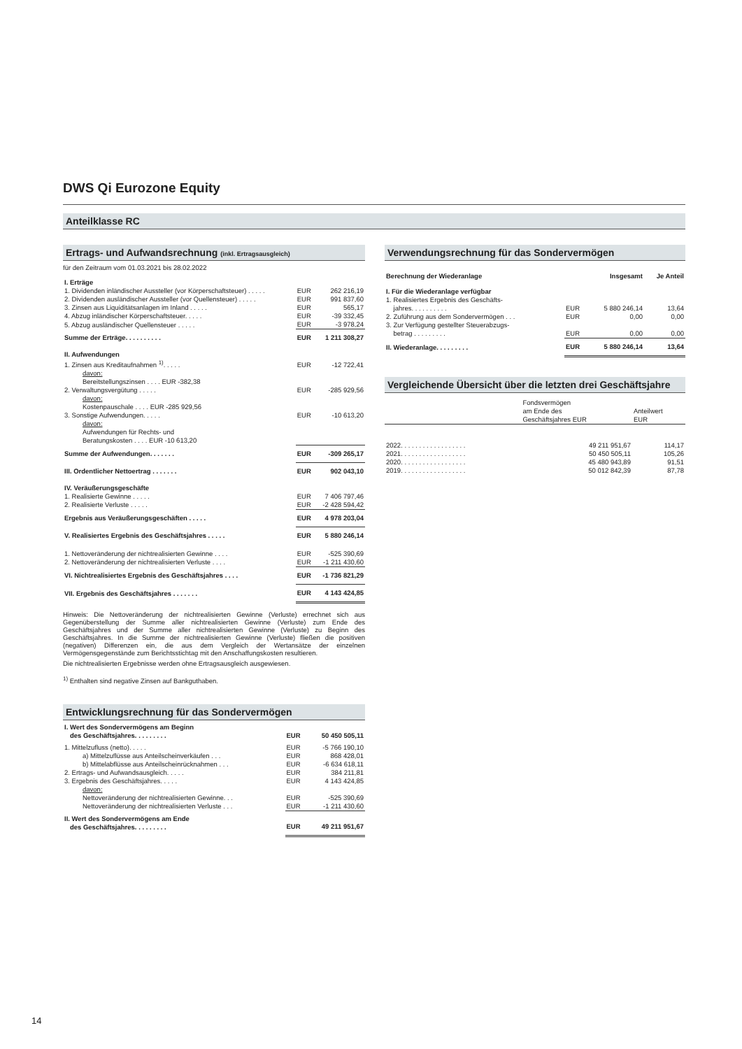DWS Qi Eurozone Equity
Anteilklasse RC
Ertrags- und Aufwandsrechnung (inkl. Ertragsausgleich)
für den Zeitraum vom 01.03.2021 bis 28.02.2022
| I. Erträge | | |
| 1. Dividenden inländischer Aussteller (vor Körperschaftsteuer) . . . . . | EUR | 262 216,19 |
| 2. Dividenden ausländischer Aussteller (vor Quellensteuer) . . . . . | EUR | 991 837,60 |
| 3. Zinsen aus Liquiditätsanlagen im Inland . . . . . | EUR | 565,17 |
| 4. Abzug inländischer Körperschaftsteuer. . . . . | EUR | -39 332,45 |
| 5. Abzug ausländischer Quellensteuer . . . . . | EUR | -3 978,24 |
| Summe der Erträge. . . . . . . . . . | EUR | 1 211 308,27 |
| II. Aufwendungen | | |
| 1. Zinsen aus Kreditaufnahmen <sup>1)</sup>. . . . . | EUR | -12 722,41 |
| davon: Bereitstellungszinsen . . . . EUR -382,38 | | |
| 2. Verwaltungsvergütung . . . . . | EUR | -285 929,56 |
| davon: Kostenpauschale . . . . EUR -285 929,56 | | |
| 3. Sonstige Aufwendungen. . . . . | EUR | -10 613,20 |
| davon: Aufwendungen für Rechts- und Beratungskosten . . . . EUR -10 613,20 | | |
| Summe der Aufwendungen. . . . . . . | EUR | -309 265,17 |
| III. Ordentlicher Nettoertrag . . . . . . . | EUR | 902 043,10 |
| IV. Veräußerungsgeschäfte | | |
| 1. Realisierte Gewinne . . . . . | EUR | 7 406 797,46 |
| 2. Realisierte Verluste . . . . . | EUR | -2 428 594,42 |
| Ergebnis aus Veräußerungsgeschäften . . . . . | EUR | 4 978 203,04 |
| V. Realisiertes Ergebnis des Geschäftsjahres . . . . . | EUR | 5 880 246,14 |
| 1. Nettoveränderung der nichtrealisierten Gewinne . . . . | EUR | -525 390,69 |
| 2. Nettoveränderung der nichtrealisierten Verluste . . . . | EUR | -1 211 430,60 |
| VI. Nichtrealisiertes Ergebnis des Geschäftsjahres . . . . | EUR | -1 736 821,29 |
| VII. Ergebnis des Geschäftsjahres . . . . . . . | EUR | 4 143 424,85 |
Hinweis: Die Nettoveränderung der nichtrealisierten Gewinne (Verluste) errechnet sich aus Gegenüberstellung der Summe aller nichtrealisierten Gewinne (Verluste) zum Ende des Geschäftsjahres und der Summe aller nichtrealisierten Gewinne (Verluste) zu Beginn des Geschäftsjahres. In die Summe der nichtrealisierten Gewinne (Verluste) fließen die positiven (negativen) Differenzen ein, die aus dem Vergleich der Wertansätze der einzelnen Vermögensgegenstände zum Berichtsstichtag mit den Anschaffungskosten resultieren.
Die nichtrealisierten Ergebnisse werden ohne Ertragsausgleich ausgewiesen.
<sup>1)</sup> Enthalten sind negative Zinsen auf Bankguthaben.
Entwicklungsrechnung für das Sondervermögen
| I. Wert des Sondervermögens am Beginn des Geschäftsjahres. . . . . . . . . | EUR | 50 450 505,11 |
| 1. Mittelzufluss (netto). . . . . | EUR | -5 766 190,10 |
| a) Mittelzuflüsse aus Anteilscheinverkäufen . . . | EUR | 868 428,01 |
| b) Mittelabflüsse aus Anteilscheinrücknahmen . . . | EUR | -6 634 618,11 |
| 2. Ertrags- und Aufwandsausgleich. . . . . | EUR | 384 211,81 |
| 3. Ergebnis des Geschäftsjahres. . . . . | EUR | 4 143 424,85 |
| davon: | | |
| Nettoveränderung der nichtrealisierten Gewinne. . . | EUR | -525 390,69 |
| Nettoveränderung der nichtrealisierten Verluste . . . | EUR | -1 211 430,60 |
| II. Wert des Sondervermögens am Ende des Geschäftsjahres. . . . . . . . . | EUR | 49 211 951,67 |
Verwendungsrechnung für das Sondervermögen
| Berechnung der Wiederanlage | | Insgesamt | Je Anteil |
| I. Für die Wiederanlage verfügbar | | | |
| 1. Realisiertes Ergebnis des Geschäfts- jahres. . . . . . . . . . | EUR | 5 880 246,14 | 13,64 |
| 2. Zuführung aus dem Sondervermögen . . . | EUR | 0,00 | 0,00 |
| 3. Zur Verfügung gestellter Steuerabzugs- betrag . . . . . . . . . | EUR | 0,00 | 0,00 |
| II. Wiederanlage. . . . . . . . . | EUR | 5 880 246,14 | 13,64 |
Vergleichende Übersicht über die letzten drei Geschäftsjahre
| | Fondsvermögen am Ende des Geschäftsjahres EUR | Anteilwert EUR |
| --- | --- | --- |
| 2022. . . . . . . . . . . . . . . . . . | 49 211 951,67 | 114,17 |
| 2021. . . . . . . . . . . . . . . . . . | 50 450 505,11 | 105,26 |
| 2020. . . . . . . . . . . . . . . . . . | 45 480 943,89 | 91,51 |
| 2019. . . . . . . . . . . . . . . . . . | 50 012 842,39 | 87,78 |
14